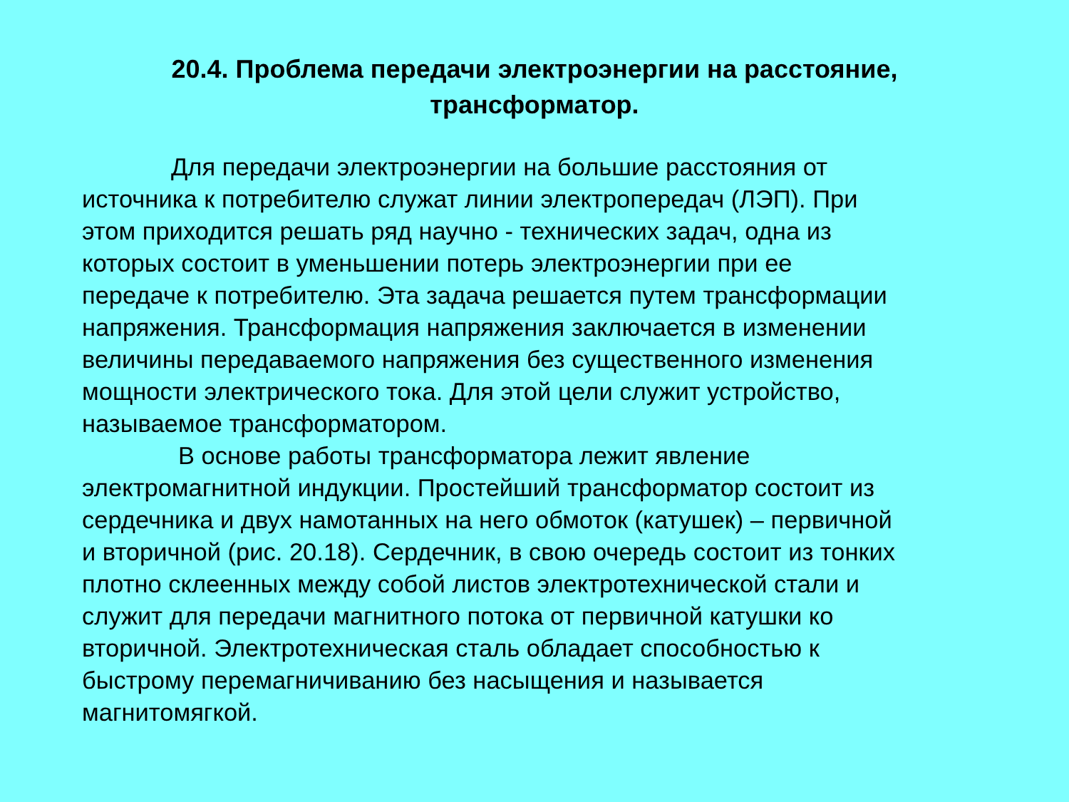20.4. Проблема передачи электроэнергии на расстояние,
трансформатор.
Для передачи электроэнергии на большие расстояния от
источника к потребителю служат линии электропередач (ЛЭП). При
этом приходится решать ряд научно - технических задач, одна из
которых состоит в уменьшении потерь электроэнергии при ее
передаче к потребителю. Эта задача решается путем трансформации
напряжения. Трансформация напряжения заключается в изменении
величины передаваемого напряжения без существенного изменения
мощности электрического тока. Для этой цели служит устройство,
называемое трансформатором.
В основе работы трансформатора лежит явление
электромагнитной индукции. Простейший трансформатор состоит из
сердечника и двух намотанных на него обмоток (катушек) – первичной
и вторичной (рис. 20.18). Сердечник, в свою очередь состоит из тонких
плотно склеенных между собой листов электротехнической стали и
служит для передачи магнитного потока от первичной катушки ко
вторичной. Электротехническая сталь обладает способностью к
быстрому перемагничиванию без насыщения и называется
магнитомягкой.